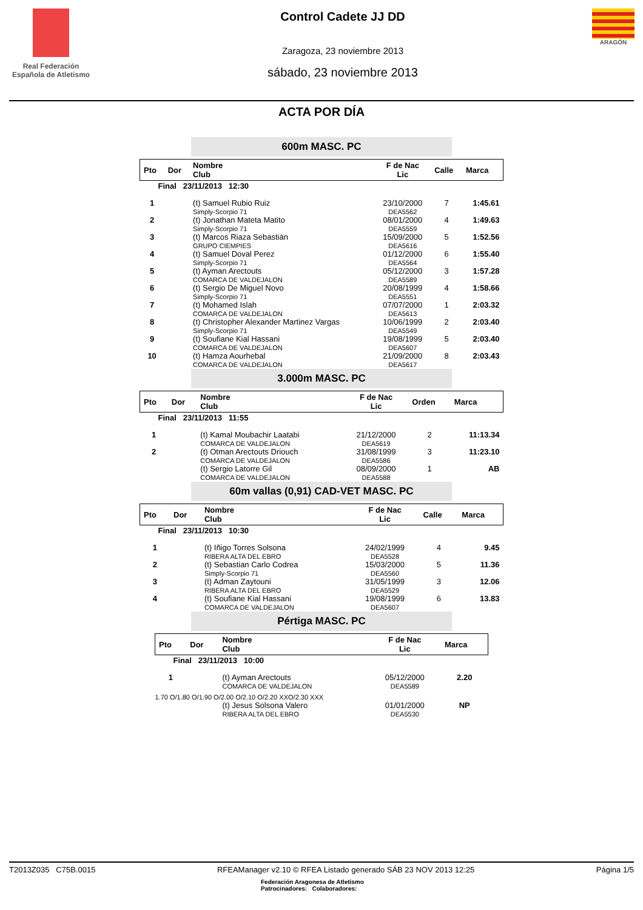Real Federación Española de Atletismo
Control Cadete JJ DD
Zaragoza, 23 noviembre 2013
sábado, 23 noviembre 2013
ARAGÓN
ACTA POR DÍA
600m MASC. PC
| Pto | Dor | Nombre Club | F de Nac Lic | Calle | Marca |
| --- | --- | --- | --- | --- | --- |
| Final 23/11/2013 12:30 | | | | | |
| 1 | | (t) Samuel Rubio Ruiz Simply-Scorpio 71 | 23/10/2000 DEA5562 | 7 | 1:45.61 |
| 2 | | (t) Jonathan Mateta Matito Simply-Scorpio 71 | 08/01/2000 DEA5559 | 4 | 1:49.63 |
| 3 | | (t) Marcos Riaza Sebastián GRUPO CIEMPIES | 15/09/2000 DEA5616 | 5 | 1:52.56 |
| 4 | | (t) Samuel Doval Perez Simply-Scorpio 71 | 01/12/2000 DEA5564 | 6 | 1:55.40 |
| 5 | | (t) Ayman Arectouts COMARCA DE VALDEJALON | 05/12/2000 DEA5589 | 3 | 1:57.28 |
| 6 | | (t) Sergio De Miguel Novo Simply-Scorpio 71 | 20/08/1999 DEA5551 | 4 | 1:58.66 |
| 7 | | (t) Mohamed Islah COMARCA DE VALDEJALON | 07/07/2000 DEA5613 | 1 | 2:03.32 |
| 8 | | (t) Christopher Alexander Martinez Vargas Simply-Scorpio 71 | 10/06/1999 DEA5549 | 2 | 2:03.40 |
| 9 | | (t) Soufiane Kial Hassani COMARCA DE VALDEJALON | 19/08/1999 DEA5607 | 5 | 2:03.40 |
| 10 | | (t) Hamza Aourhebal COMARCA DE VALDEJALON | 21/09/2000 DEA5617 | 8 | 2:03.43 |
3.000m MASC. PC
| Pto | Dor | Nombre Club | F de Nac Lic | Orden | Marca |
| --- | --- | --- | --- | --- | --- |
| Final 23/11/2013 11:55 | | | | | |
| 1 | | (t) Kamal Moubachir Laatabi COMARCA DE VALDEJALON | 21/12/2000 DEA5619 | 2 | 11:13.34 |
| 2 | | (t) Otman Arectouts Driouch COMARCA DE VALDEJALON | 31/08/1999 DEA5586 | 3 | 11:23.10 |
| | | (t) Sergio Latorre Gil COMARCA DE VALDEJALON | 08/09/2000 DEA5588 | 1 | AB |
60m vallas (0,91) CAD-VET MASC. PC
| Pto | Dor | Nombre Club | F de Nac Lic | Calle | Marca |
| --- | --- | --- | --- | --- | --- |
| Final 23/11/2013 10:30 | | | | | |
| 1 | | (t) Iñigo Torres Solsona RIBERA ALTA DEL EBRO | 24/02/1999 DEA5528 | 4 | 9.45 |
| 2 | | (t) Sebastian Carlo Codrea Simply-Scorpio 71 | 15/03/2000 DEA5560 | 5 | 11.36 |
| 3 | | (t) Adman Zaytouni RIBERA ALTA DEL EBRO | 31/05/1999 DEA5529 | 3 | 12.06 |
| 4 | | (t) Soufiane Kial Hassani COMARCA DE VALDEJALON | 19/08/1999 DEA5607 | 6 | 13.83 |
Pértiga MASC. PC
| Pto | Dor | Nombre Club | F de Nac Lic | Marca |
| --- | --- | --- | --- | --- |
| Final 23/11/2013 10:00 | | | | |
| 1 | | (t) Ayman Arectouts COMARCA DE VALDEJALON | 05/12/2000 DEA5589 | 2.20 |
| 1.70 O/1.80 O/1.90 O/2.00 O/2.10 O/2.20 XXO/2.30 XXX | | | | |
| | | (t) Jesus Solsona Valero RIBERA ALTA DEL EBRO | 01/01/2000 DEA5530 | NP |
T2013Z035 C75B.0015 RFEAManager v2.10 © RFEA Listado generado SÁB 23 NOV 2013 12:25 Página 1/5
Federación Aragonesa de Atletismo
Patrocinadores: Colaboradores: